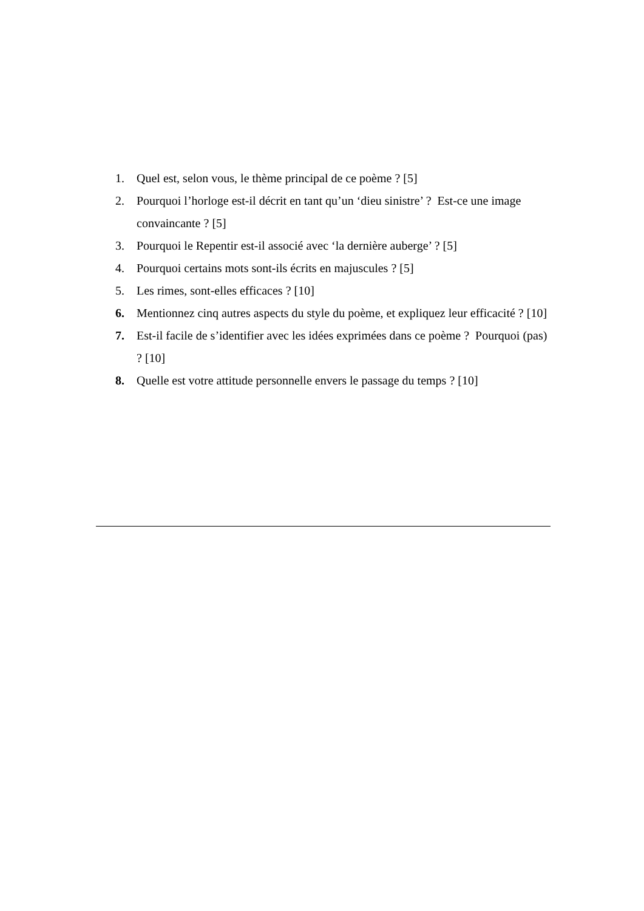1. Quel est, selon vous, le thème principal de ce poème ? [5]
2. Pourquoi l’horloge est-il décrit en tant qu’un ‘dieu sinistre’ ? Est-ce une image convaincante ? [5]
3. Pourquoi le Repentir est-il associé avec ‘la dernière auberge’ ? [5]
4. Pourquoi certains mots sont-ils écrits en majuscules ? [5]
5. Les rimes, sont-elles efficaces ? [10]
6. Mentionnez cinq autres aspects du style du poème, et expliquez leur efficacité ? [10]
7. Est-il facile de s’identifier avec les idées exprimées dans ce poème ? Pourquoi (pas) ? [10]
8. Quelle est votre attitude personnelle envers le passage du temps ? [10]